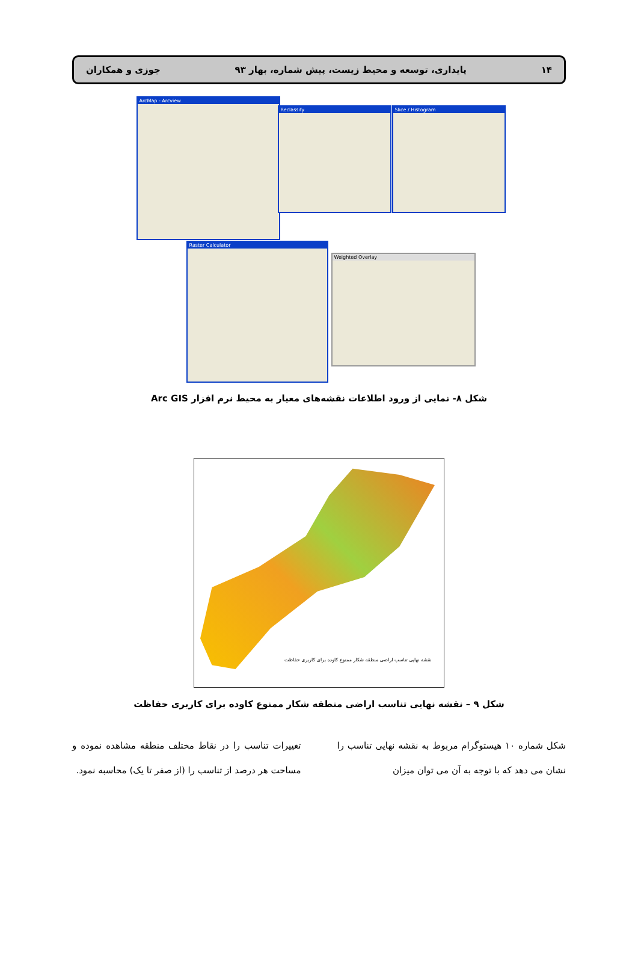۱۴ پایداری، توسعه و محیط زیست، پیش شماره، بهار ۹۳ جوزی و همکاران
ArcMap - Arcview
Reclassify Slice / Histogram
Raster Calculator
Weighted Overlay
شکل ۸- نمایی از ورود اطلاعات نقشه‌های معیار به محیط نرم افزار Arc GIS
نقشه نهایی تناسب اراضی منطقه شکار ممنوع کاوده برای کاربری حفاظت
شکل ۹ – نقشه نهایی تناسب اراضی منطقه شکار ممنوع کاوده برای کاربری حفاظت
شکل شماره ۱۰ هیستوگرام مربوط به نقشه نهایی تناسب را نشان می دهد که با توجه به آن می توان میزان
تغییرات تناسب را در نقاط مختلف منطقه مشاهده نموده و مساحت هر درصد از تناسب را (از صفر تا یک) محاسبه نمود.